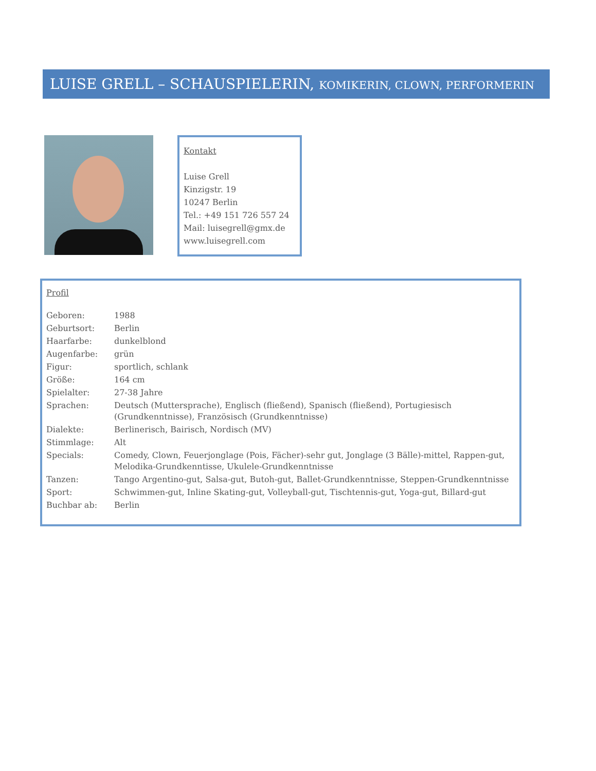LUISE GRELL – SCHAUSPIELERIN, KOMIKERIN, CLOWN, PERFORMERIN
Kontakt
Luise Grell
Kinzigstr. 19
10247 Berlin
Tel.: +49 151 726 557 24
Mail: luisegrell@gmx.de
www.luisegrell.com
Profil
| Geboren: | 1988 |
| Geburtsort: | Berlin |
| Haarfarbe: | dunkelblond |
| Augenfarbe: | grün |
| Figur: | sportlich, schlank |
| Größe: | 164 cm |
| Spielalter: | 27-38 Jahre |
| Sprachen: | Deutsch (Muttersprache), Englisch (fließend), Spanisch (fließend), Portugiesisch (Grundkenntnisse), Französisch (Grundkenntnisse) |
| Dialekte: | Berlinerisch, Bairisch, Nordisch (MV) |
| Stimmlage: | Alt |
| Specials: | Comedy, Clown, Feuerjonglage (Pois, Fächer)-sehr gut, Jonglage (3 Bälle)-mittel, Rappen-gut, Melodika-Grundkenntisse, Ukulele-Grundkenntnisse |
| Tanzen: | Tango Argentino-gut, Salsa-gut, Butoh-gut, Ballet-Grundkenntnisse, Steppen-Grundkenntnisse |
| Sport: | Schwimmen-gut, Inline Skating-gut, Volleyball-gut, Tischtennis-gut, Yoga-gut, Billard-gut |
| Buchbar ab: | Berlin |